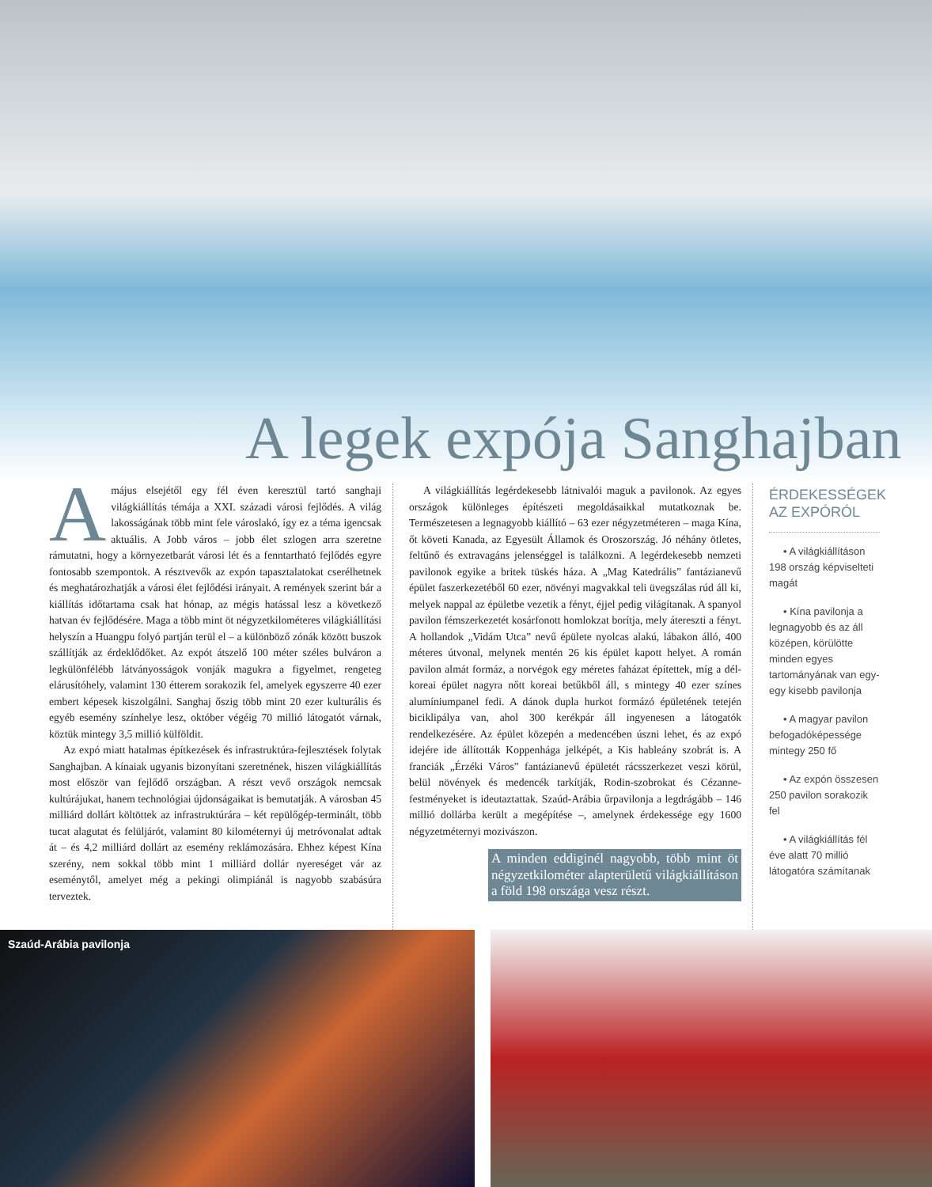A legek expója Sanghajban
Amájus elsejétől egy fél éven keresztül tartó sanghaji világkiállítás témája a XXI. századi városi fejlődés. A világ lakosságának több mint fele városlakó, így ez a téma igencsak aktuális. A Jobb város – jobb élet szlogen arra szeretne rámutatni, hogy a környezetbarát városi lét és a fenntartható fejlődés egyre fontosabb szempontok. A résztvevők az expón tapasztalatokat cserélhetnek és meghatározhatják a városi élet fejlődési irányait. A remények szerint bár a kiállítás időtartama csak hat hónap, az mégis hatással lesz a következő hatvan év fejlődésére. Maga a több mint öt négyzetkilométeres világkiállítási helyszín a Huangpu folyó partján terül el – a különböző zónák között buszok szállítják az érdeklődőket. Az expót átszelő 100 méter széles bulváron a legkülönfélébb látványosságok vonják magukra a figyelmet, rengeteg elárusítóhely, valamint 130 étterem sorakozik fel, amelyek egyszerre 40 ezer embert képesek kiszolgálni. Sanghaj őszig több mint 20 ezer kulturális és egyéb esemény színhelye lesz, október végéig 70 millió látogatót várnak, köztük mintegy 3,5 millió külföldit.
Az expó miatt hatalmas építkezések és infrastruktúra-fejlesztések folytak Sanghajban. A kínaiak ugyanis bizonyítani szeretnének, hiszen világkiállítás most először van fejlődő országban. A részt vevő országok nemcsak kultúrájukat, hanem technológiai újdonságaikat is bemutatják. A városban 45 milliárd dollárt költöttek az infrastruktúrára – két repülőgép-terminált, több tucat alagutat és felüljárót, valamint 80 kilométernyi új metróvonalat adtak át – és 4,2 milliárd dollárt az esemény reklámozására. Ehhez képest Kína szerény, nem sokkal több mint 1 milliárd dollár nyereséget vár az eseménytől, amelyet még a pekingi olimpiánál is nagyobb szabásúra terveztek.
A világkiállítás legérdekesebb látnivalói maguk a pavilonok. Az egyes országok különleges építészeti megoldásaikkal mutatkoznak be. Természetesen a legnagyobb kiállító – 63 ezer négyzetméteren – maga Kína, őt követi Kanada, az Egyesült Államok és Oroszország. Jó néhány ötletes, feltűnő és extravagáns jelenséggel is találkozni. A legérdekesebb nemzeti pavilonok egyike a britek tüskés háza. A „Mag Katedrális” fantázianevű épület faszerkezetéből 60 ezer, növényi magvakkal teli üvegszálas rúd áll ki, melyek nappal az épületbe vezetik a fényt, éjjel pedig világítanak. A spanyol pavilon fémszerkezetét kosárfonott homlokzat borítja, mely átereszti a fényt. A hollandok „Vidám Utca” nevű épülete nyolcas alakú, lábakon álló, 400 méteres útvonal, melynek mentén 26 kis épület kapott helyet. A román pavilon almát formáz, a norvégok egy méretes faházat építettek, míg a dél-koreai épület nagyra nőtt koreai betűkből áll, s mintegy 40 ezer színes alumíniumpanel fedi. A dánok dupla hurkot formázó épületének tetején biciklipálya van, ahol 300 kerékpár áll ingyenesen a látogatók rendelkezésére. Az épület közepén a medencében úszni lehet, és az expó idejére ide állították Koppenhága jelképét, a Kis hableány szobrát is. A franciák „Érzéki Város” fantázianevű épületét rácsszerkezet veszi körül, belül növények és medencék tarkítják, Rodin-szobrokat és Cézanne-festményeket is ideutaztattak. Szaúd-Arábia űrpavilonja a legdrágább – 146 millió dollárba került a megépítése –, amelynek érdekessége egy 1600 négyzetméternyi mozivászon.
A minden eddiginél nagyobb, több mint öt négyzetkilométer alapterületű világkiállításon a föld 198 országa vesz részt.
ÉRDEKESSÉGEK AZ EXPÓRÓL
• A világkiállításon 198 ország képviselteti magát
• Kína pavilonja a legnagyobb és az áll középen, körülötte minden egyes tartományának van egy-egy kisebb pavilonja
• A magyar pavilon befogadóképessége mintegy 250 fő
• Az expón összesen 250 pavilon sorakozik fel
• A világkiállítás fél éve alatt 70 millió látogatóra számítanak
Szaúd-Arábia pavilonja